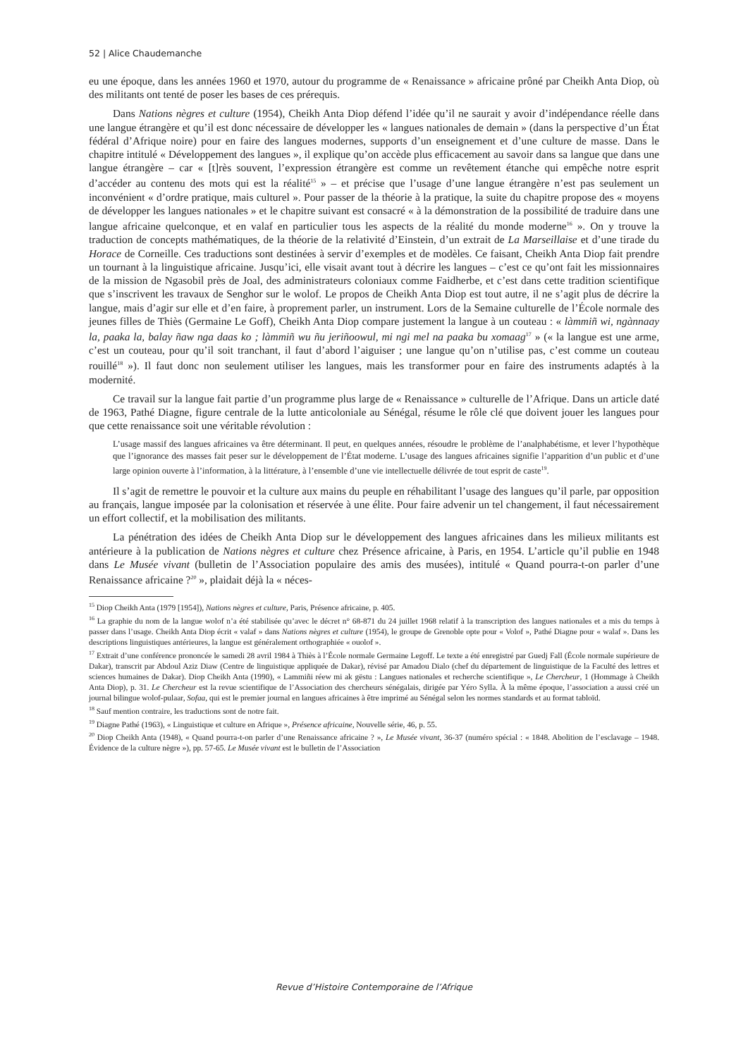52 | Alice Chaudemanche
eu une époque, dans les années 1960 et 1970, autour du programme de « Renaissance » africaine prôné par Cheikh Anta Diop, où des militants ont tenté de poser les bases de ces prérequis.
Dans Nations nègres et culture (1954), Cheikh Anta Diop défend l’idée qu’il ne saurait y avoir d’indépendance réelle dans une langue étrangère et qu’il est donc nécessaire de développer les « langues nationales de demain » (dans la perspective d’un État fédéral d’Afrique noire) pour en faire des langues modernes, supports d’un enseignement et d’une culture de masse. Dans le chapitre intitulé « Développement des langues », il explique qu’on accède plus efficacement au savoir dans sa langue que dans une langue étrangère – car « [t]rès souvent, l’expression étrangère est comme un revêtement étanche qui empêche notre esprit d’accéder au contenu des mots qui est la réalité<sup>15</sup> » – et précise que l’usage d’une langue étrangère n’est pas seulement un inconvénient « d’ordre pratique, mais culturel ». Pour passer de la théorie à la pratique, la suite du chapitre propose des « moyens de développer les langues nationales » et le chapitre suivant est consacré « à la démonstration de la possibilité de traduire dans une langue africaine quelconque, et en valaf en particulier tous les aspects de la réalité du monde moderne<sup>16</sup> ». On y trouve la traduction de concepts mathématiques, de la théorie de la relativité d’Einstein, d’un extrait de La Marseillaise et d’une tirade du Horace de Corneille. Ces traductions sont destinées à servir d’exemples et de modèles. Ce faisant, Cheikh Anta Diop fait prendre un tournant à la linguistique africaine. Jusqu’ici, elle visait avant tout à décrire les langues – c’est ce qu’ont fait les missionnaires de la mission de Ngasobil près de Joal, des administrateurs coloniaux comme Faidherbe, et c’est dans cette tradition scientifique que s’inscrivent les travaux de Senghor sur le wolof. Le propos de Cheikh Anta Diop est tout autre, il ne s’agit plus de décrire la langue, mais d’agir sur elle et d’en faire, à proprement parler, un instrument. Lors de la Semaine culturelle de l’École normale des jeunes filles de Thiès (Germaine Le Goff), Cheikh Anta Diop compare justement la langue à un couteau : « làmmiñ wi, ngànnaay la, paaka la, balay ñaw nga daas ko ; làmmiñ wu ñu jeriñoowul, mi ngi mel na paaka bu xomaag<sup>17</sup> » (« la langue est une arme, c’est un couteau, pour qu’il soit tranchant, il faut d’abord l’aiguiser ; une langue qu’on n’utilise pas, c’est comme un couteau rouillé<sup>18</sup> »). Il faut donc non seulement utiliser les langues, mais les transformer pour en faire des instruments adaptés à la modernité.
Ce travail sur la langue fait partie d’un programme plus large de « Renaissance » culturelle de l’Afrique. Dans un article daté de 1963, Pathé Diagne, figure centrale de la lutte anticoloniale au Sénégal, résume le rôle clé que doivent jouer les langues pour que cette renaissance soit une véritable révolution :
L’usage massif des langues africaines va être déterminant. Il peut, en quelques années, résoudre le problème de l’analphabétisme, et lever l’hypothèque que l’ignorance des masses fait peser sur le développement de l’État moderne. L’usage des langues africaines signifie l’apparition d’un public et d’une large opinion ouverte à l’information, à la littérature, à l’ensemble d’une vie intellectuelle délivrée de tout esprit de caste<sup>19</sup>.
Il s’agit de remettre le pouvoir et la culture aux mains du peuple en réhabilitant l’usage des langues qu’il parle, par opposition au français, langue imposée par la colonisation et réservée à une élite. Pour faire advenir un tel changement, il faut nécessairement un effort collectif, et la mobilisation des militants.
La pénétration des idées de Cheikh Anta Diop sur le développement des langues africaines dans les milieux militants est antérieure à la publication de Nations nègres et culture chez Présence africaine, à Paris, en 1954. L’article qu’il publie en 1948 dans Le Musée vivant (bulletin de l’Association populaire des amis des musées), intitulé « Quand pourra-t-on parler d’une Renaissance africaine ?<sup>20</sup> », plaidait déjà la « néces-
<sup>15</sup> Diop Cheikh Anta (1979 [1954]), Nations nègres et culture, Paris, Présence africaine, p. 405.
<sup>16</sup> La graphie du nom de la langue wolof n’a été stabilisée qu’avec le décret n° 68-871 du 24 juillet 1968 relatif à la transcription des langues nationales et a mis du temps à passer dans l’usage. Cheikh Anta Diop écrit « valaf » dans Nations nègres et culture (1954), le groupe de Grenoble opte pour « Volof », Pathé Diagne pour « walaf ». Dans les descriptions linguistiques antérieures, la langue est généralement orthographiée « ouolof ».
<sup>17</sup> Extrait d’une conférence prononcée le samedi 28 avril 1984 à Thiès à l’École normale Germaine Legoff. Le texte a été enregistré par Guedj Fall (École normale supérieure de Dakar), transcrit par Abdoul Aziz Diaw (Centre de linguistique appliquée de Dakar), révisé par Amadou Dialo (chef du département de linguistique de la Faculté des lettres et sciences humaines de Dakar). Diop Cheikh Anta (1990), « Lammiñi réew mi ak gëstu : Langues nationales et recherche scientifique », Le Chercheur, 1 (Hommage à Cheikh Anta Diop), p. 31. Le Chercheur est la revue scientifique de l’Association des chercheurs sénégalais, dirigée par Yéro Sylla. À la même époque, l’association a aussi créé un journal bilingue wolof-pulaar, Sofaa, qui est le premier journal en langues africaines à être imprimé au Sénégal selon les normes standards et au format tabloïd.
<sup>18</sup> Sauf mention contraire, les traductions sont de notre fait.
<sup>19</sup> Diagne Pathé (1963), « Linguistique et culture en Afrique », Présence africaine, Nouvelle série, 46, p. 55.
<sup>20</sup> Diop Cheikh Anta (1948), « Quand pourra-t-on parler d’une Renaissance africaine ? », Le Musée vivant, 36-37 (numéro spécial : « 1848. Abolition de l’esclavage – 1948. Évidence de la culture nègre »), pp. 57-65. Le Musée vivant est le bulletin de l’Association
Revue d’Histoire Contemporaine de l’Afrique